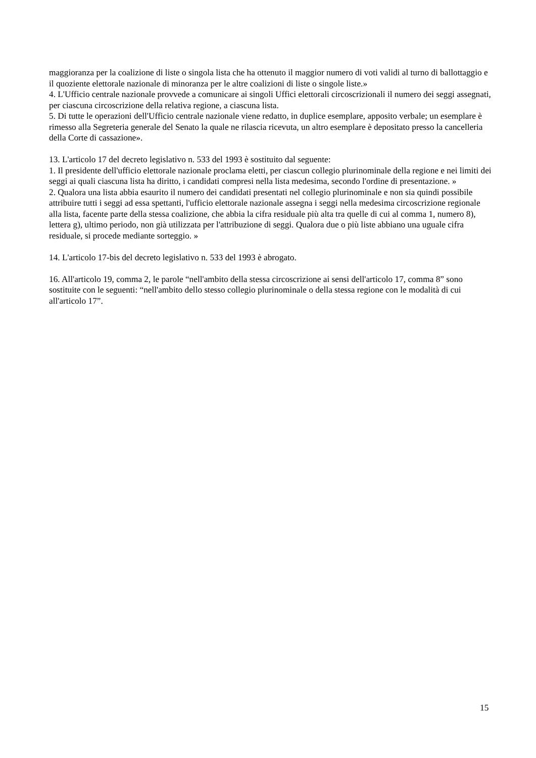maggioranza per la coalizione di liste o singola lista che ha ottenuto il maggior numero di voti validi al turno di ballottaggio e il quoziente elettorale nazionale di minoranza per le altre coalizioni di liste o singole liste.»
4. L'Ufficio centrale nazionale provvede a comunicare ai singoli Uffici elettorali circoscrizionali il numero dei seggi assegnati, per ciascuna circoscrizione della relativa regione, a ciascuna lista.
5. Di tutte le operazioni dell'Ufficio centrale nazionale viene redatto, in duplice esemplare, apposito verbale; un esemplare è rimesso alla Segreteria generale del Senato la quale ne rilascia ricevuta, un altro esemplare è depositato presso la cancelleria della Corte di cassazione».
13. L'articolo 17 del decreto legislativo n. 533 del 1993 è sostituito dal seguente:
1. Il presidente dell'ufficio elettorale nazionale proclama eletti, per ciascun collegio plurinominale della regione e nei limiti dei seggi ai quali ciascuna lista ha diritto, i candidati compresi nella lista medesima, secondo l'ordine di presentazione. »
2. Qualora una lista abbia esaurito il numero dei candidati presentati nel collegio plurinominale e non sia quindi possibile attribuire tutti i seggi ad essa spettanti, l'ufficio elettorale nazionale assegna i seggi nella medesima circoscrizione regionale alla lista, facente parte della stessa coalizione, che abbia la cifra residuale più alta tra quelle di cui al comma 1, numero 8), lettera g), ultimo periodo, non già utilizzata per l'attribuzione di seggi. Qualora due o più liste abbiano una uguale cifra residuale, si procede mediante sorteggio. »
14. L'articolo 17-bis del decreto legislativo n. 533 del 1993 è abrogato.
16. All'articolo 19, comma 2, le parole “nell'ambito della stessa circoscrizione ai sensi dell'articolo 17, comma 8” sono sostituite con le seguenti: “nell'ambito dello stesso collegio plurinominale o della stessa regione con le modalità di cui all'articolo 17”.
15